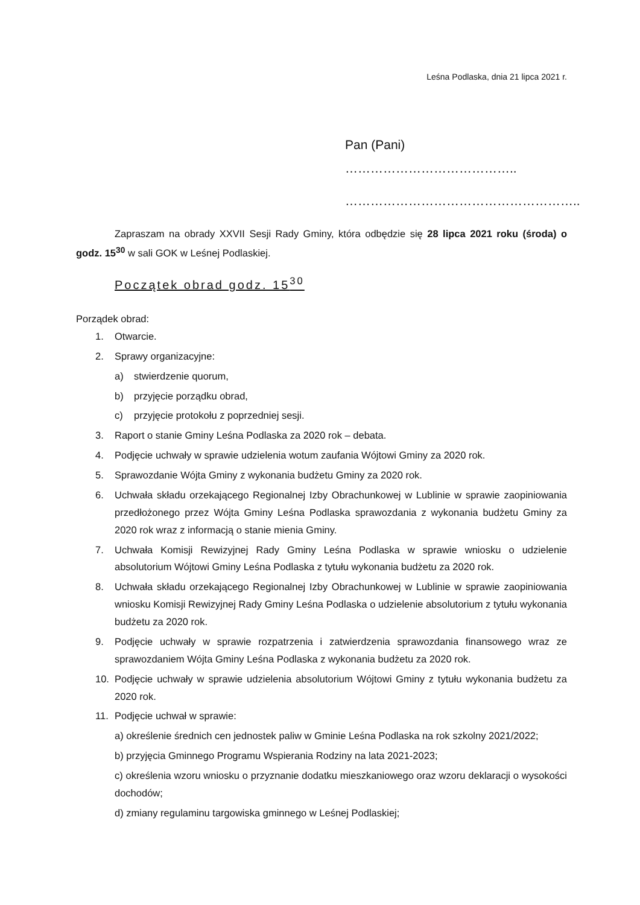Leśna Podlaska, dnia 21 lipca 2021 r.
Pan (Pani) …………………………………..
………………………………………………..
Zapraszam na obrady XXVII Sesji Rady Gminy, która odbędzie się 28 lipca 2021 roku (środa) o godz. 15<sup>30</sup> w sali GOK w Leśnej Podlaskiej.
Początek obrad godz. 15<sup>30</sup>
Porządek obrad:
1. Otwarcie.
2. Sprawy organizacyjne:
a) stwierdzenie quorum,
b) przyjęcie porządku obrad,
c) przyjęcie protokołu z poprzedniej sesji.
3. Raport o stanie Gminy Leśna Podlaska za 2020 rok – debata.
4. Podjęcie uchwały w sprawie udzielenia wotum zaufania Wójtowi Gminy za 2020 rok.
5. Sprawozdanie Wójta Gminy z wykonania budżetu Gminy za 2020 rok.
6. Uchwała składu orzekającego Regionalnej Izby Obrachunkowej w Lublinie w sprawie zaopiniowania przedłożonego przez Wójta Gminy Leśna Podlaska sprawozdania z wykonania budżetu Gminy za 2020 rok wraz z informacją o stanie mienia Gminy.
7. Uchwała Komisji Rewizyjnej Rady Gminy Leśna Podlaska w sprawie wniosku o udzielenie absolutorium Wójtowi Gminy Leśna Podlaska z tytułu wykonania budżetu za 2020 rok.
8. Uchwała składu orzekającego Regionalnej Izby Obrachunkowej w Lublinie w sprawie zaopiniowania wniosku Komisji Rewizyjnej Rady Gminy Leśna Podlaska o udzielenie absolutorium z tytułu wykonania budżetu za 2020 rok.
9. Podjęcie uchwały w sprawie rozpatrzenia i zatwierdzenia sprawozdania finansowego wraz ze sprawozdaniem Wójta Gminy Leśna Podlaska z wykonania budżetu za 2020 rok.
10. Podjęcie uchwały w sprawie udzielenia absolutorium Wójtowi Gminy z tytułu wykonania budżetu za 2020 rok.
11. Podjęcie uchwał w sprawie:
a) określenie średnich cen jednostek paliw w Gminie Leśna Podlaska na rok szkolny 2021/2022;
b) przyjęcia Gminnego Programu Wspierania Rodziny na lata 2021-2023;
c) określenia wzoru wniosku o przyznanie dodatku mieszkaniowego oraz wzoru deklaracji o wysokości dochodów;
d) zmiany regulaminu targowiska gminnego w Leśnej Podlaskiej;